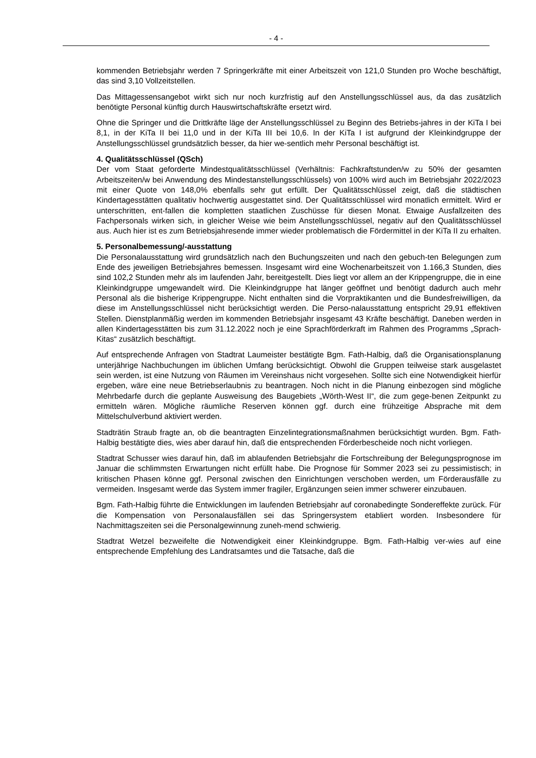- 4 -
kommenden Betriebsjahr werden 7 Springerkräfte mit einer Arbeitszeit von 121,0 Stunden pro Woche beschäftigt, das sind 3,10 Vollzeitstellen.
Das Mittagessensangebot wirkt sich nur noch kurzfristig auf den Anstellungsschlüssel aus, da das zusätzlich benötigte Personal künftig durch Hauswirtschaftskräfte ersetzt wird.
Ohne die Springer und die Drittkräfte läge der Anstellungsschlüssel zu Beginn des Betriebs-jahres in der KiTa I bei 8,1, in der KiTa II bei 11,0 und in der KiTa III bei 10,6. In der KiTa I ist aufgrund der Kleinkindgruppe der Anstellungsschlüssel grundsätzlich besser, da hier we-sentlich mehr Personal beschäftigt ist.
4. Qualitätsschlüssel (QSch)
Der vom Staat geforderte Mindestqualitätsschlüssel (Verhältnis: Fachkraftstunden/w zu 50% der gesamten Arbeitszeiten/w bei Anwendung des Mindestanstellungsschlüssels) von 100% wird auch im Betriebsjahr 2022/2023 mit einer Quote von 148,0% ebenfalls sehr gut erfüllt. Der Qualitätsschlüssel zeigt, daß die städtischen Kindertagesstätten qualitativ hochwertig ausgestattet sind. Der Qualitätsschlüssel wird monatlich ermittelt. Wird er unterschritten, ent-fallen die kompletten staatlichen Zuschüsse für diesen Monat. Etwaige Ausfallzeiten des Fachpersonals wirken sich, in gleicher Weise wie beim Anstellungsschlüssel, negativ auf den Qualitätsschlüssel aus. Auch hier ist es zum Betriebsjahresende immer wieder problematisch die Fördermittel in der KiTa II zu erhalten.
5. Personalbemessung/-ausstattung
Die Personalausstattung wird grundsätzlich nach den Buchungszeiten und nach den gebuch-ten Belegungen zum Ende des jeweiligen Betriebsjahres bemessen. Insgesamt wird eine Wochenarbeitszeit von 1.166,3 Stunden, dies sind 102,2 Stunden mehr als im laufenden Jahr, bereitgestellt. Dies liegt vor allem an der Krippengruppe, die in eine Kleinkindgruppe umgewandelt wird. Die Kleinkindgruppe hat länger geöffnet und benötigt dadurch auch mehr Personal als die bisherige Krippengruppe. Nicht enthalten sind die Vorpraktikanten und die Bundesfreiwilligen, da diese im Anstellungsschlüssel nicht berücksichtigt werden. Die Perso-nalausstattung entspricht 29,91 effektiven Stellen. Dienstplanmäßig werden im kommenden Betriebsjahr insgesamt 43 Kräfte beschäftigt. Daneben werden in allen Kindertagesstätten bis zum 31.12.2022 noch je eine Sprachförderkraft im Rahmen des Programms „Sprach-Kitas“ zusätzlich beschäftigt.
Auf entsprechende Anfragen von Stadtrat Laumeister bestätigte Bgm. Fath-Halbig, daß die Organisationsplanung unterjährige Nachbuchungen im üblichen Umfang berücksichtigt. Obwohl die Gruppen teilweise stark ausgelastet sein werden, ist eine Nutzung von Räumen im Vereinshaus nicht vorgesehen. Sollte sich eine Notwendigkeit hierfür ergeben, wäre eine neue Betriebserlaubnis zu beantragen. Noch nicht in die Planung einbezogen sind mögliche Mehrbedarfe durch die geplante Ausweisung des Baugebiets „Wörth-West II“, die zum gege-benen Zeitpunkt zu ermitteln wären. Mögliche räumliche Reserven können ggf. durch eine frühzeitige Absprache mit dem Mittelschulverbund aktiviert werden.
Stadträtin Straub fragte an, ob die beantragten Einzelintegrationsmaßnahmen berücksichtigt wurden. Bgm. Fath-Halbig bestätigte dies, wies aber darauf hin, daß die entsprechenden Förderbescheide noch nicht vorliegen.
Stadtrat Schusser wies darauf hin, daß im ablaufenden Betriebsjahr die Fortschreibung der Belegungsprognose im Januar die schlimmsten Erwartungen nicht erfüllt habe. Die Prognose für Sommer 2023 sei zu pessimistisch; in kritischen Phasen könne ggf. Personal zwischen den Einrichtungen verschoben werden, um Förderausfälle zu vermeiden. Insgesamt werde das System immer fragiler, Ergänzungen seien immer schwerer einzubauen.
Bgm. Fath-Halbig führte die Entwicklungen im laufenden Betriebsjahr auf coronabedingte Sondereffekte zurück. Für die Kompensation von Personalausfällen sei das Springersystem etabliert worden. Insbesondere für Nachmittagszeiten sei die Personalgewinnung zuneh-mend schwierig.
Stadtrat Wetzel bezweifelte die Notwendigkeit einer Kleinkindgruppe. Bgm. Fath-Halbig ver-wies auf eine entsprechende Empfehlung des Landratsamtes und die Tatsache, daß die